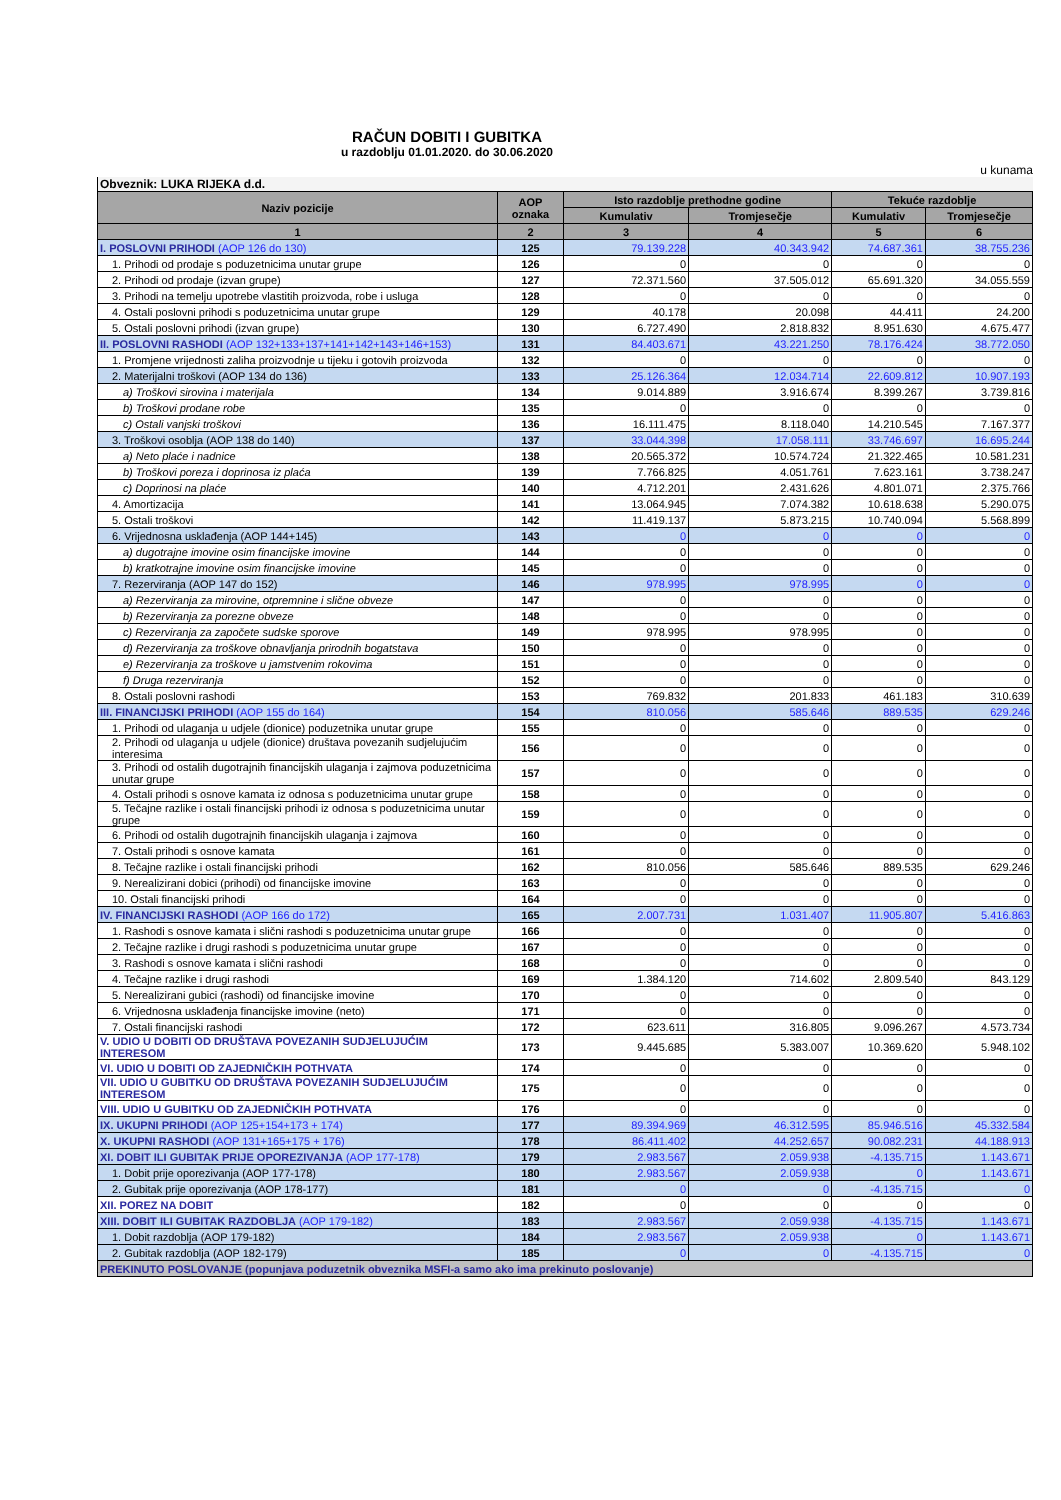RAČUN DOBITI I GUBITKA
u razdoblju 01.01.2020. do 30.06.2020
u kunama
Obveznik: LUKA RIJEKA d.d.
| Naziv pozicije | AOP oznaka | Isto razdoblje prethodne godine | | Tekuće razdoblje | |
| --- | --- | --- | --- | --- | --- |
| | | Kumulativ | Tromjesečje | Kumulativ | Tromjesečje |
| 1 | 2 | 3 | 4 | 5 | 6 |
| I. POSLOVNI PRIHODI (AOP 126 do 130) | 125 | 79.139.228 | 40.343.942 | 74.687.361 | 38.755.236 |
| 1. Prihodi od prodaje s poduzetnicima unutar grupe | 126 | 0 | 0 | 0 | 0 |
| 2. Prihodi od prodaje (izvan grupe) | 127 | 72.371.560 | 37.505.012 | 65.691.320 | 34.055.559 |
| 3. Prihodi na temelju upotrebe vlastitih proizvoda, robe i usluga | 128 | 0 | 0 | 0 | 0 |
| 4. Ostali poslovni prihodi s poduzetnicima unutar grupe | 129 | 40.178 | 20.098 | 44.411 | 24.200 |
| 5. Ostali poslovni prihodi (izvan grupe) | 130 | 6.727.490 | 2.818.832 | 8.951.630 | 4.675.477 |
| II. POSLOVNI RASHODI (AOP 132+133+137+141+142+143+146+153) | 131 | 84.403.671 | 43.221.250 | 78.176.424 | 38.772.050 |
| 1. Promjene vrijednosti zaliha proizvodnje u tijeku i gotovih proizvoda | 132 | 0 | 0 | 0 | 0 |
| 2. Materijalni troškovi (AOP 134 do 136) | 133 | 25.126.364 | 12.034.714 | 22.609.812 | 10.907.193 |
| a) Troškovi sirovina i materijala | 134 | 9.014.889 | 3.916.674 | 8.399.267 | 3.739.816 |
| b) Troškovi prodane robe | 135 | 0 | 0 | 0 | 0 |
| c) Ostali vanjski troškovi | 136 | 16.111.475 | 8.118.040 | 14.210.545 | 7.167.377 |
| 3. Troškovi osoblja (AOP 138 do 140) | 137 | 33.044.398 | 17.058.111 | 33.746.697 | 16.695.244 |
| a) Neto plaće i nadnice | 138 | 20.565.372 | 10.574.724 | 21.322.465 | 10.581.231 |
| b) Troškovi poreza i doprinosa iz plaća | 139 | 7.766.825 | 4.051.761 | 7.623.161 | 3.738.247 |
| c) Doprinosi na plaće | 140 | 4.712.201 | 2.431.626 | 4.801.071 | 2.375.766 |
| 4. Amortizacija | 141 | 13.064.945 | 7.074.382 | 10.618.638 | 5.290.075 |
| 5. Ostali troškovi | 142 | 11.419.137 | 5.873.215 | 10.740.094 | 5.568.899 |
| 6. Vrijednosna usklađenja (AOP 144+145) | 143 | 0 | 0 | 0 | 0 |
| a) dugotrajne imovine osim financijske imovine | 144 | 0 | 0 | 0 | 0 |
| b) kratkotrajne imovine osim financijske imovine | 145 | 0 | 0 | 0 | 0 |
| 7. Rezerviranja (AOP 147 do 152) | 146 | 978.995 | 978.995 | 0 | 0 |
| a) Rezerviranja za mirovine, otpremnine i slične obveze | 147 | 0 | 0 | 0 | 0 |
| b) Rezerviranja za porezne obveze | 148 | 0 | 0 | 0 | 0 |
| c) Rezerviranja za započete sudske sporove | 149 | 978.995 | 978.995 | 0 | 0 |
| d) Rezerviranja za troškove obnavljanja prirodnih bogatstava | 150 | 0 | 0 | 0 | 0 |
| e) Rezerviranja za troškove u jamstvenim rokovima | 151 | 0 | 0 | 0 | 0 |
| f) Druga rezerviranja | 152 | 0 | 0 | 0 | 0 |
| 8. Ostali poslovni rashodi | 153 | 769.832 | 201.833 | 461.183 | 310.639 |
| III. FINANCIJSKI PRIHODI (AOP 155 do 164) | 154 | 810.056 | 585.646 | 889.535 | 629.246 |
| 1. Prihodi od ulaganja u udjele (dionice) poduzetnika unutar grupe | 155 | 0 | 0 | 0 | 0 |
| 2. Prihodi od ulaganja u udjele (dionice) društava povezanih sudjelujućim interesima | 156 | 0 | 0 | 0 | 0 |
| 3. Prihodi od ostalih dugotrajnih financijskih ulaganja i zajmova poduzetnicima unutar grupe | 157 | 0 | 0 | 0 | 0 |
| 4. Ostali prihodi s osnove kamata iz odnosa s poduzetnicima unutar grupe | 158 | 0 | 0 | 0 | 0 |
| 5. Tečajne razlike i ostali financijski prihodi iz odnosa s poduzetnicima unutar grupe | 159 | 0 | 0 | 0 | 0 |
| 6. Prihodi od ostalih dugotrajnih financijskih ulaganja i zajmova | 160 | 0 | 0 | 0 | 0 |
| 7. Ostali prihodi s osnove kamata | 161 | 0 | 0 | 0 | 0 |
| 8. Tečajne razlike i ostali financijski prihodi | 162 | 810.056 | 585.646 | 889.535 | 629.246 |
| 9. Nerealizirani dobici (prihodi) od financijske imovine | 163 | 0 | 0 | 0 | 0 |
| 10. Ostali financijski prihodi | 164 | 0 | 0 | 0 | 0 |
| IV. FINANCIJSKI RASHODI (AOP 166 do 172) | 165 | 2.007.731 | 1.031.407 | 11.905.807 | 5.416.863 |
| 1. Rashodi s osnove kamata i slični rashodi s poduzetnicima unutar grupe | 166 | 0 | 0 | 0 | 0 |
| 2. Tečajne razlike i drugi rashodi s poduzetnicima unutar grupe | 167 | 0 | 0 | 0 | 0 |
| 3. Rashodi s osnove kamata i slični rashodi | 168 | 0 | 0 | 0 | 0 |
| 4. Tečajne razlike i drugi rashodi | 169 | 1.384.120 | 714.602 | 2.809.540 | 843.129 |
| 5. Nerealizirani gubici (rashodi) od financijske imovine | 170 | 0 | 0 | 0 | 0 |
| 6. Vrijednosna usklađenja financijske imovine (neto) | 171 | 0 | 0 | 0 | 0 |
| 7. Ostali financijski rashodi | 172 | 623.611 | 316.805 | 9.096.267 | 4.573.734 |
| V. UDIO U DOBITI OD DRUŠTAVA POVEZANIH SUDJELUJUĆIM INTERESOM | 173 | 9.445.685 | 5.383.007 | 10.369.620 | 5.948.102 |
| VI. UDIO U DOBITI OD ZAJEDNIČKIH POTHVATA | 174 | 0 | 0 | 0 | 0 |
| VII. UDIO U GUBITKU OD DRUŠTAVA POVEZANIH SUDJELUJUĆIM INTERESOM | 175 | 0 | 0 | 0 | 0 |
| VIII. UDIO U GUBITKU OD ZAJEDNIČKIH POTHVATA | 176 | 0 | 0 | 0 | 0 |
| IX. UKUPNI PRIHODI (AOP 125+154+173 + 174) | 177 | 89.394.969 | 46.312.595 | 85.946.516 | 45.332.584 |
| X. UKUPNI RASHODI (AOP 131+165+175 + 176) | 178 | 86.411.402 | 44.252.657 | 90.082.231 | 44.188.913 |
| XI. DOBIT ILI GUBITAK PRIJE OPOREZIVANJA (AOP 177-178) | 179 | 2.983.567 | 2.059.938 | -4.135.715 | 1.143.671 |
| 1. Dobit prije oporezivanja (AOP 177-178) | 180 | 2.983.567 | 2.059.938 | 0 | 1.143.671 |
| 2. Gubitak prije oporezivanja (AOP 178-177) | 181 | 0 | 0 | -4.135.715 | 0 |
| XII. POREZ NA DOBIT | 182 | 0 | 0 | 0 | 0 |
| XIII. DOBIT ILI GUBITAK RAZDOBLJA (AOP 179-182) | 183 | 2.983.567 | 2.059.938 | -4.135.715 | 1.143.671 |
| 1. Dobit razdoblja (AOP 179-182) | 184 | 2.983.567 | 2.059.938 | 0 | 1.143.671 |
| 2. Gubitak razdoblja (AOP 182-179) | 185 | 0 | 0 | -4.135.715 | 0 |
| PREKINUTO POSLOVANJE (popunjava poduzetnik obveznika MSFI-a samo ako ima prekinuto poslovanje) | | | | | |